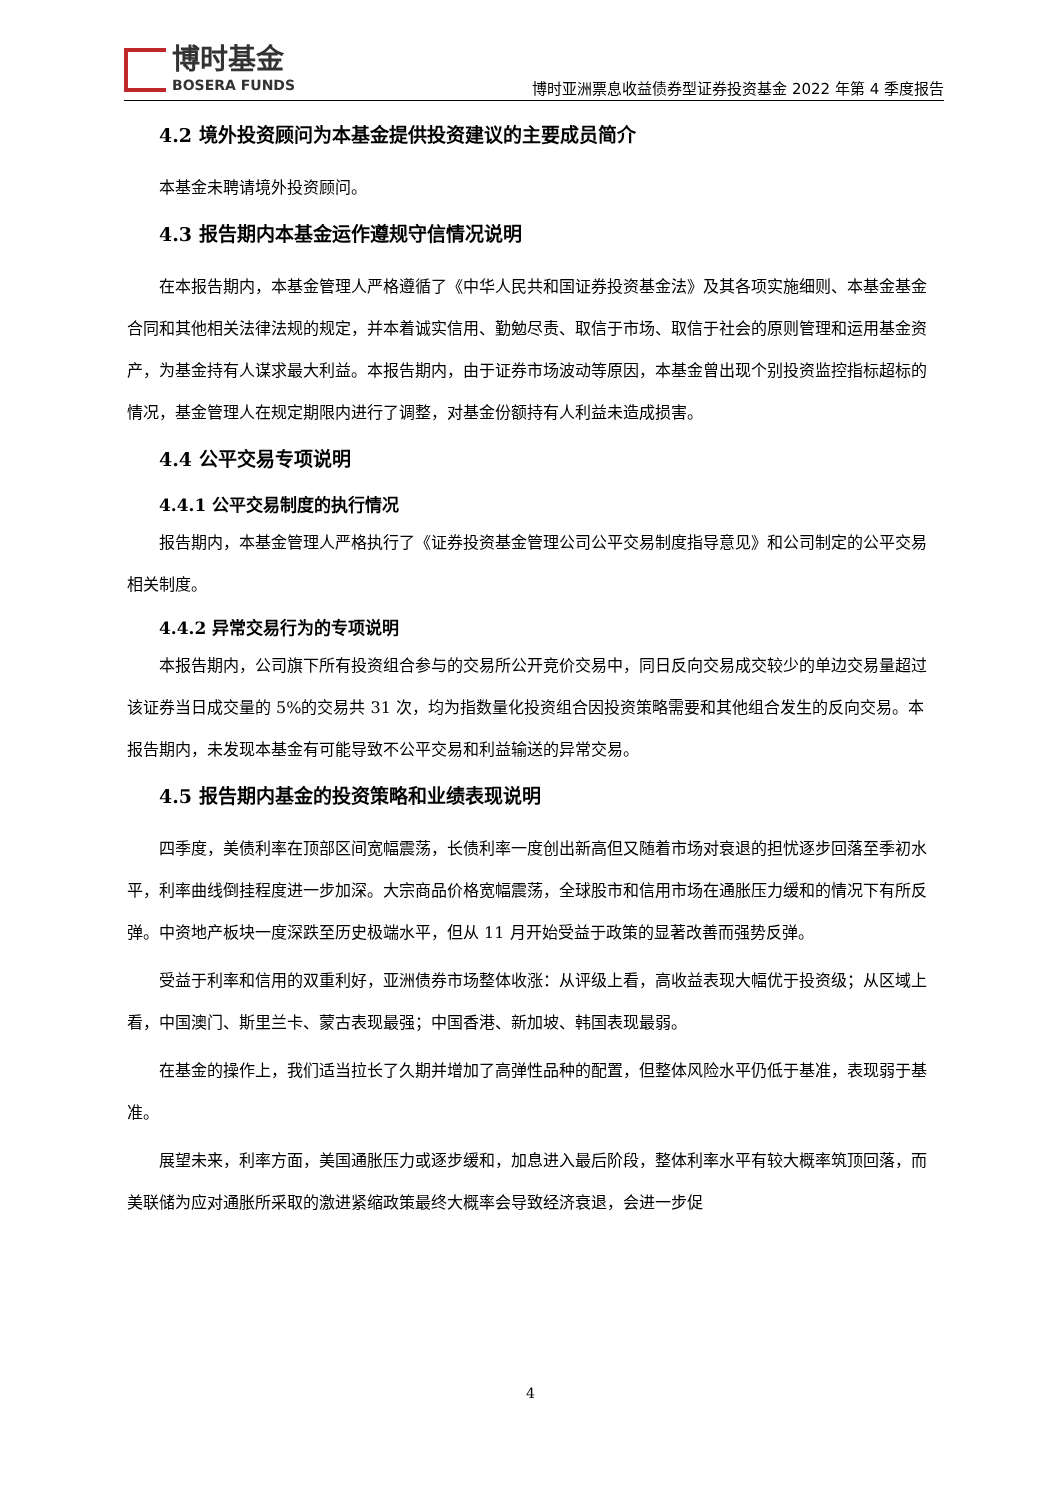博时基金
BOSERA FUNDS
博时亚洲票息收益债券型证券投资基金 2022 年第 4 季度报告
4.2 境外投资顾问为本基金提供投资建议的主要成员简介
本基金未聘请境外投资顾问。
4.3 报告期内本基金运作遵规守信情况说明
在本报告期内，本基金管理人严格遵循了《中华人民共和国证券投资基金法》及其各项实施细则、本基金基金合同和其他相关法律法规的规定，并本着诚实信用、勤勉尽责、取信于市场、取信于社会的原则管理和运用基金资产，为基金持有人谋求最大利益。本报告期内，由于证券市场波动等原因，本基金曾出现个别投资监控指标超标的情况，基金管理人在规定期限内进行了调整，对基金份额持有人利益未造成损害。
4.4 公平交易专项说明
4.4.1 公平交易制度的执行情况
报告期内，本基金管理人严格执行了《证券投资基金管理公司公平交易制度指导意见》和公司制定的公平交易相关制度。
4.4.2 异常交易行为的专项说明
本报告期内，公司旗下所有投资组合参与的交易所公开竞价交易中，同日反向交易成交较少的单边交易量超过该证券当日成交量的 5%的交易共 31 次，均为指数量化投资组合因投资策略需要和其他组合发生的反向交易。本报告期内，未发现本基金有可能导致不公平交易和利益输送的异常交易。
4.5 报告期内基金的投资策略和业绩表现说明
四季度，美债利率在顶部区间宽幅震荡，长债利率一度创出新高但又随着市场对衰退的担忧逐步回落至季初水平，利率曲线倒挂程度进一步加深。大宗商品价格宽幅震荡，全球股市和信用市场在通胀压力缓和的情况下有所反弹。中资地产板块一度深跌至历史极端水平，但从 11 月开始受益于政策的显著改善而强势反弹。
受益于利率和信用的双重利好，亚洲债券市场整体收涨：从评级上看，高收益表现大幅优于投资级；从区域上看，中国澳门、斯里兰卡、蒙古表现最强；中国香港、新加坡、韩国表现最弱。
在基金的操作上，我们适当拉长了久期并增加了高弹性品种的配置，但整体风险水平仍低于基准，表现弱于基准。
展望未来，利率方面，美国通胀压力或逐步缓和，加息进入最后阶段，整体利率水平有较大概率筑顶回落，而美联储为应对通胀所采取的激进紧缩政策最终大概率会导致经济衰退，会进一步促
4